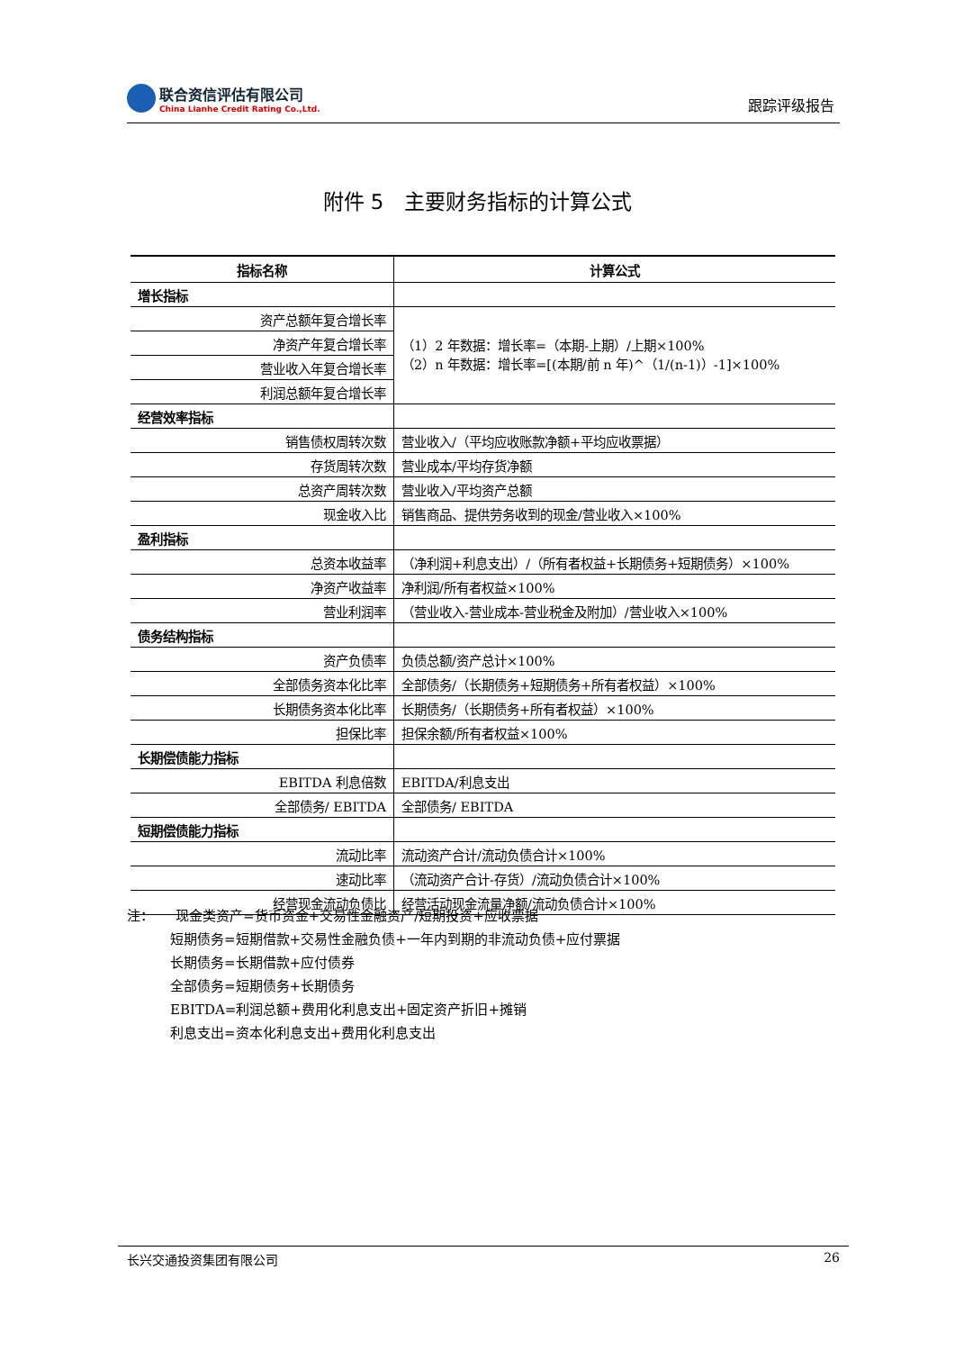联合资信评估有限公司
China Lianhe Credit Rating Co.,Ltd.
跟踪评级报告
附件 5　主要财务指标的计算公式
| 指标名称 | 计算公式 |
| --- | --- |
| 增长指标 | |
| 资产总额年复合增长率 | （1）2 年数据：增长率=（本期-上期）/上期×100% （2）n 年数据：增长率=[(本期/前 n 年)^（1/(n-1)）-1]×100% |
| 净资产年复合增长率 | |
| 营业收入年复合增长率 | |
| 利润总额年复合增长率 | |
| 经营效率指标 | |
| 销售债权周转次数 | 营业收入/（平均应收账款净额+平均应收票据） |
| 存货周转次数 | 营业成本/平均存货净额 |
| 总资产周转次数 | 营业收入/平均资产总额 |
| 现金收入比 | 销售商品、提供劳务收到的现金/营业收入×100% |
| 盈利指标 | |
| 总资本收益率 | （净利润+利息支出）/（所有者权益+长期债务+短期债务）×100% |
| 净资产收益率 | 净利润/所有者权益×100% |
| 营业利润率 | （营业收入-营业成本-营业税金及附加）/营业收入×100% |
| 债务结构指标 | |
| 资产负债率 | 负债总额/资产总计×100% |
| 全部债务资本化比率 | 全部债务/（长期债务+短期债务+所有者权益）×100% |
| 长期债务资本化比率 | 长期债务/（长期债务+所有者权益）×100% |
| 担保比率 | 担保余额/所有者权益×100% |
| 长期偿债能力指标 | |
| EBITDA 利息倍数 | EBITDA/利息支出 |
| 全部债务/ EBITDA | 全部债务/ EBITDA |
| 短期偿债能力指标 | |
| 流动比率 | 流动资产合计/流动负债合计×100% |
| 速动比率 | （流动资产合计-存货）/流动负债合计×100% |
| 经营现金流动负债比 | 经营活动现金流量净额/流动负债合计×100% |
注： 现金类资产=货币资金+交易性金融资产/短期投资+应收票据
短期债务=短期借款+交易性金融负债+一年内到期的非流动负债+应付票据
长期债务=长期借款+应付债券
全部债务=短期债务+长期债务
EBITDA=利润总额+费用化利息支出+固定资产折旧+摊销
利息支出=资本化利息支出+费用化利息支出
长兴交通投资集团有限公司 26